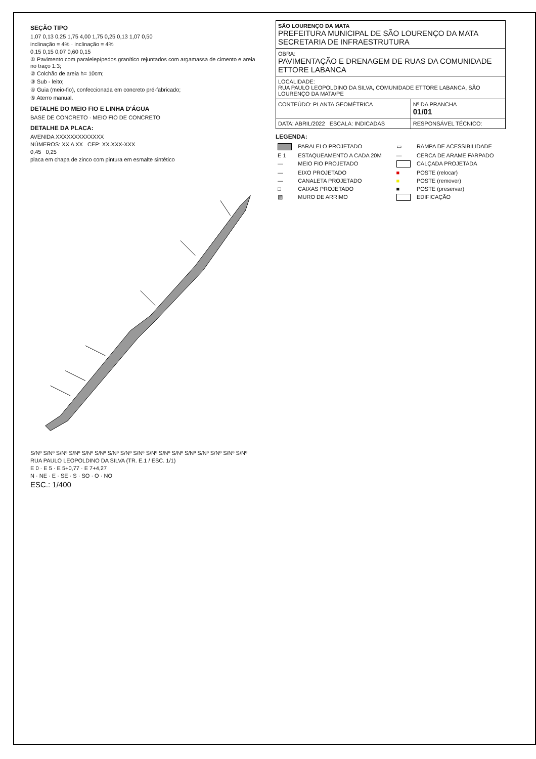SEÇÃO TIPO
1,07 0,13 0,25 1,75 4,00 1,75 0,25 0,13 1,07 0,50
inclinação = 4% · inclinação = 4%
0,15 0,15 0,07 0,60 0,15
① Pavimento com paralelepípedos granítico rejuntados com argamassa de cimento e areia no traço 1:3;
② Colchão de areia h= 10cm;
③ Sub - leito;
④ Guia (meio-fio), confeccionada em concreto pré-fabricado;
⑤ Aterro manual.
DETALHE DO MEIO FIO E LINHA D'ÁGUA
BASE DE CONCRETO · MEIO FIO DE CONCRETO
DETALHE DA PLACA:
AVENIDA XXXXXXXXXXXXX
NÚMEROS: XX A XX CEP: XX.XXX-XXX
0,45 0,25
placa em chapa de zinco com pintura em esmalte sintético
S/Nº S/Nº S/Nº S/Nº S/Nº S/Nº S/Nº S/Nº S/Nº S/Nº S/Nº S/Nº S/Nº S/Nº S/Nº S/Nº S/Nº
RUA PAULO LEOPOLDINO DA SILVA (TR. E.1 / ESC. 1/1)
E 0 · E 5 · E 5+0,77 · E 7+4,27
N · NE · E · SE · S · SO · O · NO
ESC.: 1/400
| SÃO LOURENÇO DA MATA PREFEITURA MUNICIPAL DE SÃO LOURENÇO DA MATA SECRETARIA DE INFRAESTRUTURA | |
| OBRA: PAVIMENTAÇÃO E DRENAGEM DE RUAS DA COMUNIDADE ETTORE LABANCA | |
| LOCALIDADE: RUA PAULO LEOPOLDINO DA SILVA, COMUNIDADE ETTORE LABANCA, SÃO LOURENÇO DA MATA/PE | |
| CONTEÚDO: PLANTA GEOMÉTRICA | Nº DA PRANCHA 01/01 |
| DATA: ABRIL/2022 ESCALA: INDICADAS | RESPONSÁVEL TÉCNICO: |
LEGENDA:
| | PARALELO PROJETADO | ▭ | RAMPA DE ACESSIBILIDADE |
| E 1 | ESTAQUEAMENTO A CADA 20M | — | CERCA DE ARAME FARPADO |
| — | MEIO FIO PROJETADO | | CALÇADA PROJETADA |
| — | EIXO PROJETADO | ■ | POSTE (relocar) |
| — | CANALETA PROJETADO | ■ | POSTE (remover) |
| □ | CAIXAS PROJETADO | ■ | POSTE (preservar) |
| ▨ | MURO DE ARRIMO | | EDIFICAÇÃO |